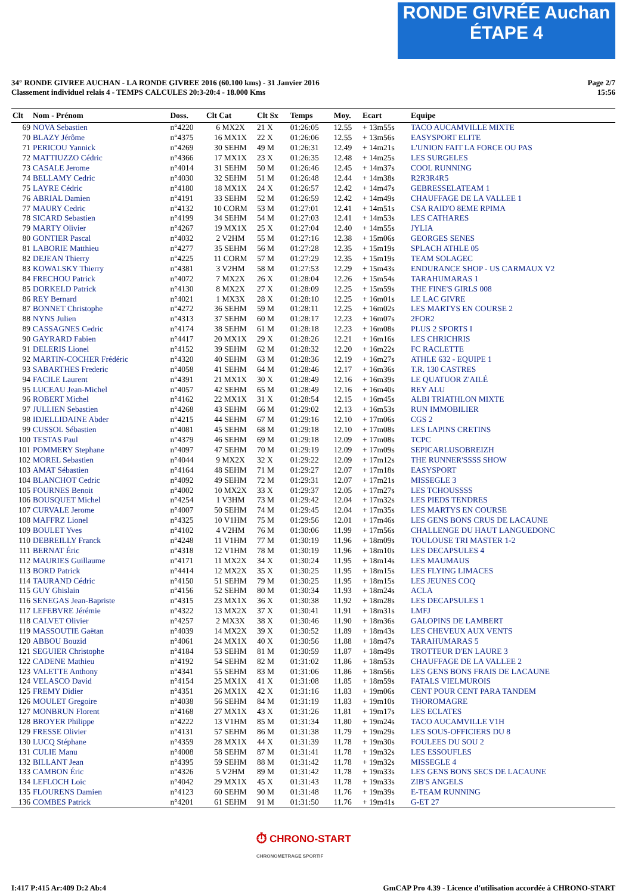RONDE GIVRÉE Auchan
ÉTAPE 4
34° RONDE GIVREE AUCHAN - LA RONDE GIVREE 2016 (60.100 kms) - 31 Janvier 2016
Classement individuel relais 4 - TEMPS CALCULES 20:3-20:4 - 18.000 Kms
Page 2/7
15:56
| Clt | Nom - Prénom | Doss. | Clt Cat | Clt Sx | Temps | Moy. | Ecart | Equipe |
| --- | --- | --- | --- | --- | --- | --- | --- | --- |
| 69 | NOVA Sebastien | n°4220 | 6 MX2X | 21 X | 01:26:05 | 12.55 | + 13m55s | TACO AUCAMVILLE MIXTE |
| 70 | BLAZY Jérôme | n°4375 | 16 MX1X | 22 X | 01:26:06 | 12.55 | + 13m56s | EASYSPORT ELITE |
| 71 | PERICOU Yannick | n°4269 | 30 SEHM | 49 M | 01:26:31 | 12.49 | + 14m21s | L'UNION FAIT LA FORCE OU PAS |
| 72 | MATTIUZZO Cédric | n°4366 | 17 MX1X | 23 X | 01:26:35 | 12.48 | + 14m25s | LES SURGELES |
| 73 | CASALE Jerome | n°4014 | 31 SEHM | 50 M | 01:26:46 | 12.45 | + 14m37s | COOL RUNNING |
| 74 | BELLAMY Cedric | n°4030 | 32 SEHM | 51 M | 01:26:48 | 12.44 | + 14m38s | R2R3R4R5 |
| 75 | LAYRE Cédric | n°4180 | 18 MX1X | 24 X | 01:26:57 | 12.42 | + 14m47s | GEBRESSELATEAM 1 |
| 76 | ABRIAL Damien | n°4191 | 33 SEHM | 52 M | 01:26:59 | 12.42 | + 14m49s | CHAUFFAGE DE LA VALLEE 1 |
| 77 | MAURY Cedric | n°4132 | 10 CORM | 53 M | 01:27:01 | 12.41 | + 14m51s | CSA RAID'O 8EME RPIMA |
| 78 | SICARD Sebastien | n°4199 | 34 SEHM | 54 M | 01:27:03 | 12.41 | + 14m53s | LES CATHARES |
| 79 | MARTY Olivier | n°4267 | 19 MX1X | 25 X | 01:27:04 | 12.40 | + 14m55s | JYLIA |
| 80 | GONTIER Pascal | n°4032 | 2 V2HM | 55 M | 01:27:16 | 12.38 | + 15m06s | GEORGES SENES |
| 81 | LABORIE Matthieu | n°4277 | 35 SEHM | 56 M | 01:27:28 | 12.35 | + 15m19s | SPLACH ATHLE 05 |
| 82 | DEJEAN Thierry | n°4225 | 11 CORM | 57 M | 01:27:29 | 12.35 | + 15m19s | TEAM SOLAGEC |
| 83 | KOWALSKY Thierry | n°4381 | 3 V2HM | 58 M | 01:27:53 | 12.29 | + 15m43s | ENDURANCE SHOP - US CARMAUX V2 |
| 84 | FRECHOU Patrick | n°4072 | 7 MX2X | 26 X | 01:28:04 | 12.26 | + 15m54s | TARAHUMARAS 1 |
| 85 | DORKELD Patrick | n°4130 | 8 MX2X | 27 X | 01:28:09 | 12.25 | + 15m59s | THE FINE'S GIRLS 008 |
| 86 | REY Bernard | n°4021 | 1 MX3X | 28 X | 01:28:10 | 12.25 | + 16m01s | LE LAC GIVRE |
| 87 | BONNET Christophe | n°4272 | 36 SEHM | 59 M | 01:28:11 | 12.25 | + 16m02s | LES MARTYS EN COURSE 2 |
| 88 | NYNS Julien | n°4313 | 37 SEHM | 60 M | 01:28:17 | 12.23 | + 16m07s | 2FOR2 |
| 89 | CASSAGNES Cedric | n°4174 | 38 SEHM | 61 M | 01:28:18 | 12.23 | + 16m08s | PLUS 2 SPORTS I |
| 90 | GAYRARD Fabien | n°4417 | 20 MX1X | 29 X | 01:28:26 | 12.21 | + 16m16s | LES CHRICHRIS |
| 91 | DELERIS Lionel | n°4152 | 39 SEHM | 62 M | 01:28:32 | 12.20 | + 16m22s | FC RACLETTE |
| 92 | MARTIN-COCHER Frédéric | n°4320 | 40 SEHM | 63 M | 01:28:36 | 12.19 | + 16m27s | ATHLE 632 - EQUIPE 1 |
| 93 | SABARTHES Frederic | n°4058 | 41 SEHM | 64 M | 01:28:46 | 12.17 | + 16m36s | T.R. 130 CASTRES |
| 94 | FACILE Laurent | n°4391 | 21 MX1X | 30 X | 01:28:49 | 12.16 | + 16m39s | LE QUATUOR Z'AILÉ |
| 95 | LUCEAU Jean-Michel | n°4057 | 42 SEHM | 65 M | 01:28:49 | 12.16 | + 16m40s | REY ALU |
| 96 | ROBERT Michel | n°4162 | 22 MX1X | 31 X | 01:28:54 | 12.15 | + 16m45s | ALBI TRIATHLON MIXTE |
| 97 | JULLIEN Sebastien | n°4268 | 43 SEHM | 66 M | 01:29:02 | 12.13 | + 16m53s | RUN IMMOBILIER |
| 98 | IDJELLIDAINE Abder | n°4215 | 44 SEHM | 67 M | 01:29:16 | 12.10 | + 17m06s | CGS 2 |
| 99 | CUSSOL Sébastien | n°4081 | 45 SEHM | 68 M | 01:29:18 | 12.10 | + 17m08s | LES LAPINS CRETINS |
| 100 | TESTAS Paul | n°4379 | 46 SEHM | 69 M | 01:29:18 | 12.09 | + 17m08s | TCPC |
| 101 | POMMERY Stephane | n°4097 | 47 SEHM | 70 M | 01:29:19 | 12.09 | + 17m09s | SEPICARLUSOBREIZH |
| 102 | MOREL Sebastien | n°4044 | 9 MX2X | 32 X | 01:29:22 | 12.09 | + 17m12s | THE RUNNER'SSSS SHOW |
| 103 | AMAT Sébastien | n°4164 | 48 SEHM | 71 M | 01:29:27 | 12.07 | + 17m18s | EASYSPORT |
| 104 | BLANCHOT Cedric | n°4092 | 49 SEHM | 72 M | 01:29:31 | 12.07 | + 17m21s | MISSEGLE 3 |
| 105 | FOURNES Benoit | n°4002 | 10 MX2X | 33 X | 01:29:37 | 12.05 | + 17m27s | LES TCHOUSSSS |
| 106 | BOUSQUET Michel | n°4254 | 1 V3HM | 73 M | 01:29:42 | 12.04 | + 17m32s | LES PIEDS TENDRES |
| 107 | CURVALE Jerome | n°4007 | 50 SEHM | 74 M | 01:29:45 | 12.04 | + 17m35s | LES MARTYS EN COURSE |
| 108 | MAFFRZ Lionel | n°4325 | 10 V1HM | 75 M | 01:29:56 | 12.01 | + 17m46s | LES GENS BONS CRUS DE LACAUNE |
| 109 | BOULET Yves | n°4102 | 4 V2HM | 76 M | 01:30:06 | 11.99 | + 17m56s | CHALLENGE DU HAUT LANGUEDONC |
| 110 | DEBREILLY Franck | n°4248 | 11 V1HM | 77 M | 01:30:19 | 11.96 | + 18m09s | TOULOUSE TRI MASTER 1-2 |
| 111 | BERNAT Éric | n°4318 | 12 V1HM | 78 M | 01:30:19 | 11.96 | + 18m10s | LES DECAPSULES 4 |
| 112 | MAURIES Guillaume | n°4171 | 11 MX2X | 34 X | 01:30:24 | 11.95 | + 18m14s | LES MAUMAUS |
| 113 | BORD Patrick | n°4414 | 12 MX2X | 35 X | 01:30:25 | 11.95 | + 18m15s | LES FLYING LIMACES |
| 114 | TAURAND Cédric | n°4150 | 51 SEHM | 79 M | 01:30:25 | 11.95 | + 18m15s | LES JEUNES COQ |
| 115 | GUY Ghislain | n°4156 | 52 SEHM | 80 M | 01:30:34 | 11.93 | + 18m24s | ACLA |
| 116 | SENEGAS Jean-Bapriste | n°4315 | 23 MX1X | 36 X | 01:30:38 | 11.92 | + 18m28s | LES DECAPSULES 1 |
| 117 | LEFEBVRE Jérémie | n°4322 | 13 MX2X | 37 X | 01:30:41 | 11.91 | + 18m31s | LMFJ |
| 118 | CALVET Olivier | n°4257 | 2 MX3X | 38 X | 01:30:46 | 11.90 | + 18m36s | GALOPINS DE LAMBERT |
| 119 | MASSOUTIE Gaëtan | n°4039 | 14 MX2X | 39 X | 01:30:52 | 11.89 | + 18m43s | LES CHEVEUX AUX VENTS |
| 120 | ABBOU Bouzid | n°4061 | 24 MX1X | 40 X | 01:30:56 | 11.88 | + 18m47s | TARAHUMARAS 5 |
| 121 | SEGUIER Christophe | n°4184 | 53 SEHM | 81 M | 01:30:59 | 11.87 | + 18m49s | TROTTEUR D'EN LAURE 3 |
| 122 | CADENE Mathieu | n°4192 | 54 SEHM | 82 M | 01:31:02 | 11.86 | + 18m53s | CHAUFFAGE DE LA VALLEE 2 |
| 123 | VALETTE Anthony | n°4341 | 55 SEHM | 83 M | 01:31:06 | 11.86 | + 18m56s | LES GENS BONS FRAIS DE LACAUNE |
| 124 | VELASCO David | n°4154 | 25 MX1X | 41 X | 01:31:08 | 11.85 | + 18m59s | FATALS VIELMUROIS |
| 125 | FREMY Didier | n°4351 | 26 MX1X | 42 X | 01:31:16 | 11.83 | + 19m06s | CENT POUR CENT PARA TANDEM |
| 126 | MOULET Gregoire | n°4038 | 56 SEHM | 84 M | 01:31:19 | 11.83 | + 19m10s | THOROMAGRE |
| 127 | MONBRUN Florent | n°4168 | 27 MX1X | 43 X | 01:31:26 | 11.81 | + 19m17s | LES ECLATES |
| 128 | BROYER Philippe | n°4222 | 13 V1HM | 85 M | 01:31:34 | 11.80 | + 19m24s | TACO AUCAMVILLE V1H |
| 129 | FRESSE Olivier | n°4131 | 57 SEHM | 86 M | 01:31:38 | 11.79 | + 19m29s | LES SOUS-OFFICIERS DU 8 |
| 130 | LUCQ Stéphane | n°4359 | 28 MX1X | 44 X | 01:31:39 | 11.78 | + 19m30s | FOULEES DU SOU 2 |
| 131 | CULIE Manu | n°4008 | 58 SEHM | 87 M | 01:31:41 | 11.78 | + 19m32s | LES ESSOUFLES |
| 132 | BILLANT Jean | n°4395 | 59 SEHM | 88 M | 01:31:42 | 11.78 | + 19m32s | MISSEGLE 4 |
| 133 | CAMBON Éric | n°4326 | 5 V2HM | 89 M | 01:31:42 | 11.78 | + 19m33s | LES GENS BONS SECS DE LACAUNE |
| 134 | LEFLOCH Loic | n°4042 | 29 MX1X | 45 X | 01:31:43 | 11.78 | + 19m33s | ZIB'S ANGELS |
| 135 | FLOURENS Damien | n°4123 | 60 SEHM | 90 M | 01:31:48 | 11.76 | + 19m39s | E-TEAM RUNNING |
| 136 | COMBES Patrick | n°4201 | 61 SEHM | 91 M | 01:31:50 | 11.76 | + 19m41s | G-ET 27 |
⏱ CHRONO-START
CHRONOMETRAGE SPORTIF
I:417 P:415 Ar:409 D:2 Ab:4
GmCAP Pro 4.39 - Licence d'utilisation accordée à CHRONO-START